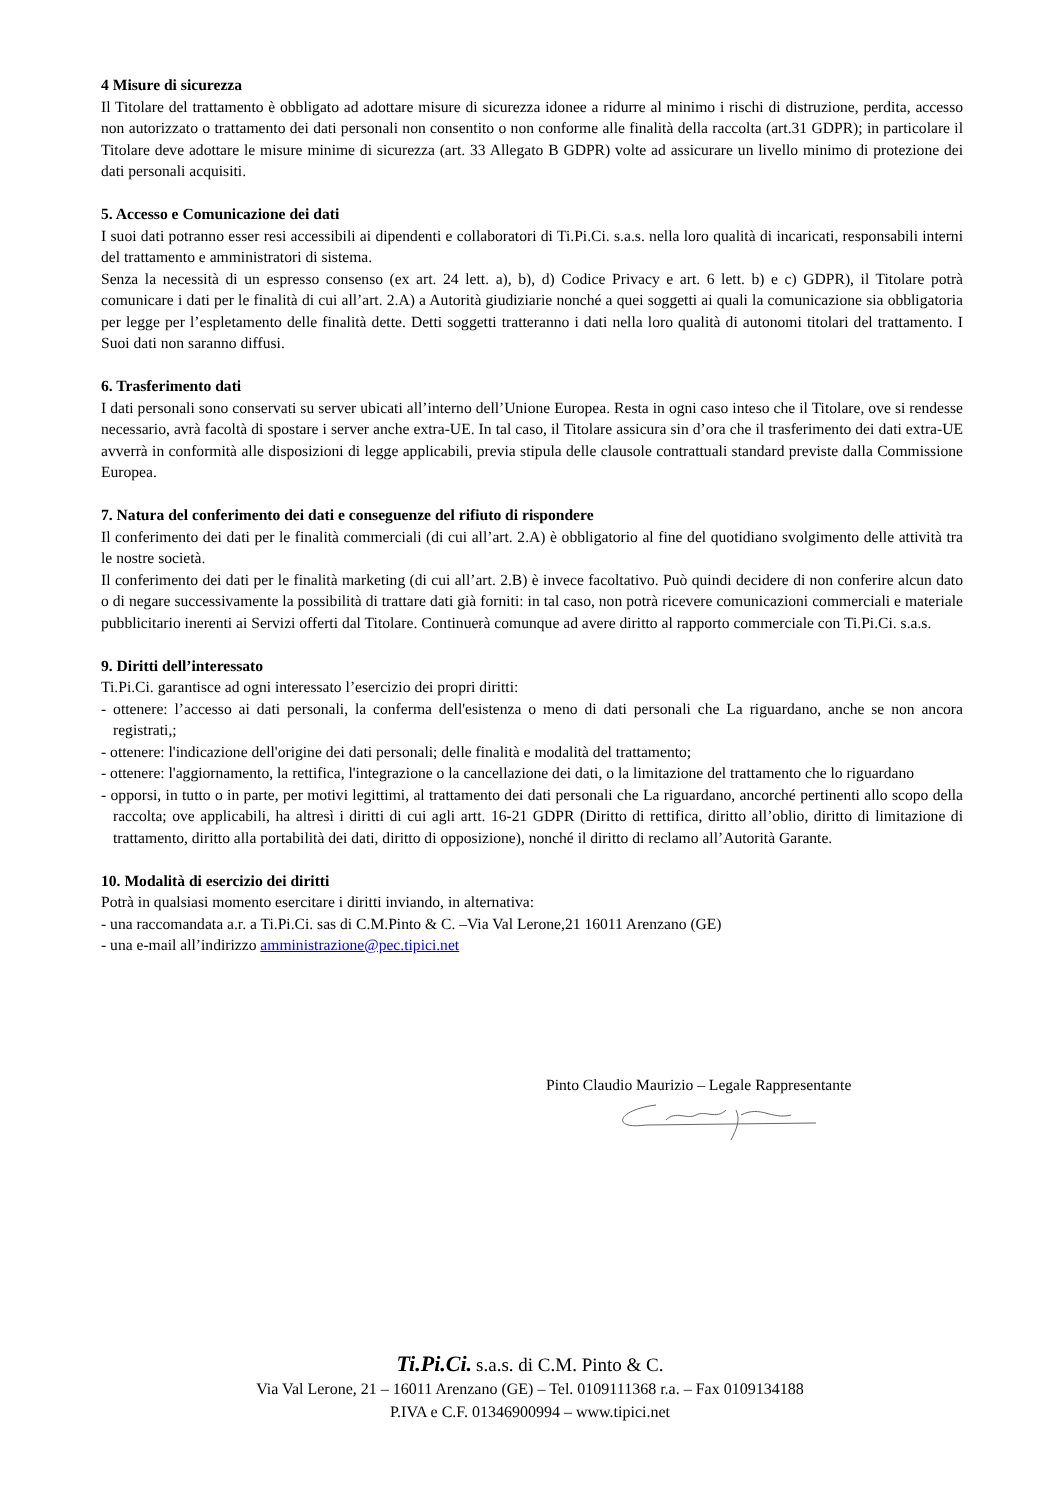4 Misure di sicurezza
Il Titolare del trattamento è obbligato ad adottare misure di sicurezza idonee a ridurre al minimo i rischi di distruzione, perdita, accesso non autorizzato o trattamento dei dati personali non consentito o non conforme alle finalità della raccolta (art.31 GDPR); in particolare il Titolare deve adottare le misure minime di sicurezza (art. 33 Allegato B GDPR) volte ad assicurare un livello minimo di protezione dei dati personali acquisiti.
5. Accesso e Comunicazione dei dati
I suoi dati potranno esser resi accessibili ai dipendenti e collaboratori di Ti.Pi.Ci. s.a.s. nella loro qualità di incaricati, responsabili interni del trattamento e amministratori di sistema.
Senza la necessità di un espresso consenso (ex art. 24 lett. a), b), d) Codice Privacy e art. 6 lett. b) e c) GDPR), il Titolare potrà comunicare i dati per le finalità di cui all’art. 2.A) a Autorità giudiziarie nonché a quei soggetti ai quali la comunicazione sia obbligatoria per legge per l’espletamento delle finalità dette. Detti soggetti tratteranno i dati nella loro qualità di autonomi titolari del trattamento. I Suoi dati non saranno diffusi.
6. Trasferimento dati
I dati personali sono conservati su server ubicati all’interno dell’Unione Europea. Resta in ogni caso inteso che il Titolare, ove si rendesse necessario, avrà facoltà di spostare i server anche extra-UE. In tal caso, il Titolare assicura sin d’ora che il trasferimento dei dati extra-UE avverrà in conformità alle disposizioni di legge applicabili, previa stipula delle clausole contrattuali standard previste dalla Commissione Europea.
7. Natura del conferimento dei dati e conseguenze del rifiuto di rispondere
Il conferimento dei dati per le finalità commerciali (di cui all’art. 2.A) è obbligatorio al fine del quotidiano svolgimento delle attività tra le nostre società.
Il conferimento dei dati per le finalità marketing (di cui all’art. 2.B) è invece facoltativo. Può quindi decidere di non conferire alcun dato o di negare successivamente la possibilità di trattare dati già forniti: in tal caso, non potrà ricevere comunicazioni commerciali e materiale pubblicitario inerenti ai Servizi offerti dal Titolare. Continuerà comunque ad avere diritto al rapporto commerciale con Ti.Pi.Ci. s.a.s.
9. Diritti dell’interessato
Ti.Pi.Ci. garantisce ad ogni interessato l’esercizio dei propri diritti:
- ottenere: l’accesso ai dati personali, la conferma dell'esistenza o meno di dati personali che La riguardano, anche se non ancora registrati,;
- ottenere: l'indicazione dell'origine dei dati personali; delle finalità e modalità del trattamento;
- ottenere: l'aggiornamento, la rettifica, l'integrazione o la cancellazione dei dati, o la limitazione del trattamento che lo riguardano
- opporsi, in tutto o in parte, per motivi legittimi, al trattamento dei dati personali che La riguardano, ancorché pertinenti allo scopo della raccolta; ove applicabili, ha altresì i diritti di cui agli artt. 16-21 GDPR (Diritto di rettifica, diritto all’oblio, diritto di limitazione di trattamento, diritto alla portabilità dei dati, diritto di opposizione), nonché il diritto di reclamo all’Autorità Garante.
10. Modalità di esercizio dei diritti
Potrà in qualsiasi momento esercitare i diritti inviando, in alternativa:
- una raccomandata a.r. a Ti.Pi.Ci. sas di C.M.Pinto & C. –Via Val Lerone,21 16011 Arenzano (GE)
- una e-mail all’indirizzo amministrazione@pec.tipici.net
Pinto Claudio Maurizio – Legale Rappresentante
Ti.Pi.Ci. s.a.s. di C.M. Pinto & C.
Via Val Lerone, 21 – 16011 Arenzano (GE) – Tel. 0109111368 r.a. – Fax 0109134188
P.IVA e C.F. 01346900994 – www.tipici.net